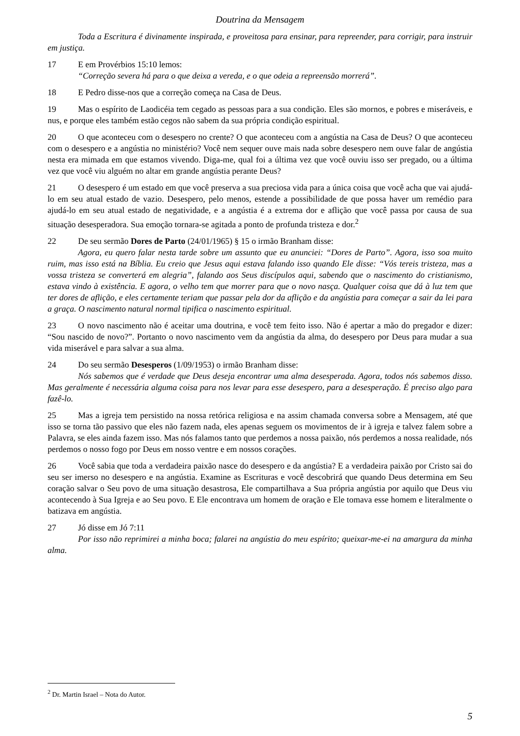Doutrina da Mensagem
Toda a Escritura é divinamente inspirada, e proveitosa para ensinar, para repreender, para corrigir, para instruir em justiça.
17 E em Provérbios 15:10 lemos:
“Correção severa há para o que deixa a vereda, e o que odeia a repreensão morrerá”.
18 E Pedro disse-nos que a correção começa na Casa de Deus.
19 Mas o espírito de Laodicéia tem cegado as pessoas para a sua condição. Eles são mornos, e pobres e miseráveis, e nus, e porque eles também estão cegos não sabem da sua própria condição espiritual.
20 O que aconteceu com o desespero no crente? O que aconteceu com a angústia na Casa de Deus? O que aconteceu com o desespero e a angústia no ministério? Você nem sequer ouve mais nada sobre desespero nem ouve falar de angústia nesta era mimada em que estamos vivendo. Diga-me, qual foi a última vez que você ouviu isso ser pregado, ou a última vez que você viu alguém no altar em grande angústia perante Deus?
21 O desespero é um estado em que você preserva a sua preciosa vida para a única coisa que você acha que vai ajudá-lo em seu atual estado de vazio. Desespero, pelo menos, estende a possibilidade de que possa haver um remédio para ajudá-lo em seu atual estado de negatividade, e a angústia é a extrema dor e aflição que você passa por causa de sua situação desesperadora. Sua emoção tornara-se agitada a ponto de profunda tristeza e dor.<sup>2</sup>
22 De seu sermão Dores de Parto (24/01/1965) § 15 o irmão Branham disse:
Agora, eu quero falar nesta tarde sobre um assunto que eu anunciei: “Dores de Parto”. Agora, isso soa muito ruim, mas isso está na Bíblia. Eu creio que Jesus aqui estava falando isso quando Ele disse: “Vós tereis tristeza, mas a vossa tristeza se converterá em alegria”, falando aos Seus discípulos aqui, sabendo que o nascimento do cristianismo, estava vindo à existência. E agora, o velho tem que morrer para que o novo nasça. Qualquer coisa que dá à luz tem que ter dores de aflição, e eles certamente teriam que passar pela dor da aflição e da angústia para começar a sair da lei para a graça. O nascimento natural normal tipifica o nascimento espiritual.
23 O novo nascimento não é aceitar uma doutrina, e você tem feito isso. Não é apertar a mão do pregador e dizer: “Sou nascido de novo?”. Portanto o novo nascimento vem da angústia da alma, do desespero por Deus para mudar a sua vida miserável e para salvar a sua alma.
24 Do seu sermão Desesperos (1/09/1953) o irmão Branham disse:
Nós sabemos que é verdade que Deus deseja encontrar uma alma desesperada. Agora, todos nós sabemos disso. Mas geralmente é necessária alguma coisa para nos levar para esse desespero, para a desesperação. É preciso algo para fazê-lo.
25 Mas a igreja tem persistido na nossa retórica religiosa e na assim chamada conversa sobre a Mensagem, até que isso se torna tão passivo que eles não fazem nada, eles apenas seguem os movimentos de ir à igreja e talvez falem sobre a Palavra, se eles ainda fazem isso. Mas nós falamos tanto que perdemos a nossa paixão, nós perdemos a nossa realidade, nós perdemos o nosso fogo por Deus em nosso ventre e em nossos corações.
26 Você sabia que toda a verdadeira paixão nasce do desespero e da angústia? E a verdadeira paixão por Cristo sai do seu ser imerso no desespero e na angústia. Examine as Escrituras e você descobrirá que quando Deus determina em Seu coração salvar o Seu povo de uma situação desastrosa, Ele compartilhava a Sua própria angústia por aquilo que Deus viu acontecendo à Sua Igreja e ao Seu povo. E Ele encontrava um homem de oração e Ele tomava esse homem e literalmente o batizava em angústia.
27 Jó disse em Jó 7:11
Por isso não reprimirei a minha boca; falarei na angústia do meu espírito; queixar-me-ei na amargura da minha alma.
<sup>2</sup> Dr. Martin Israel – Nota do Autor.
5